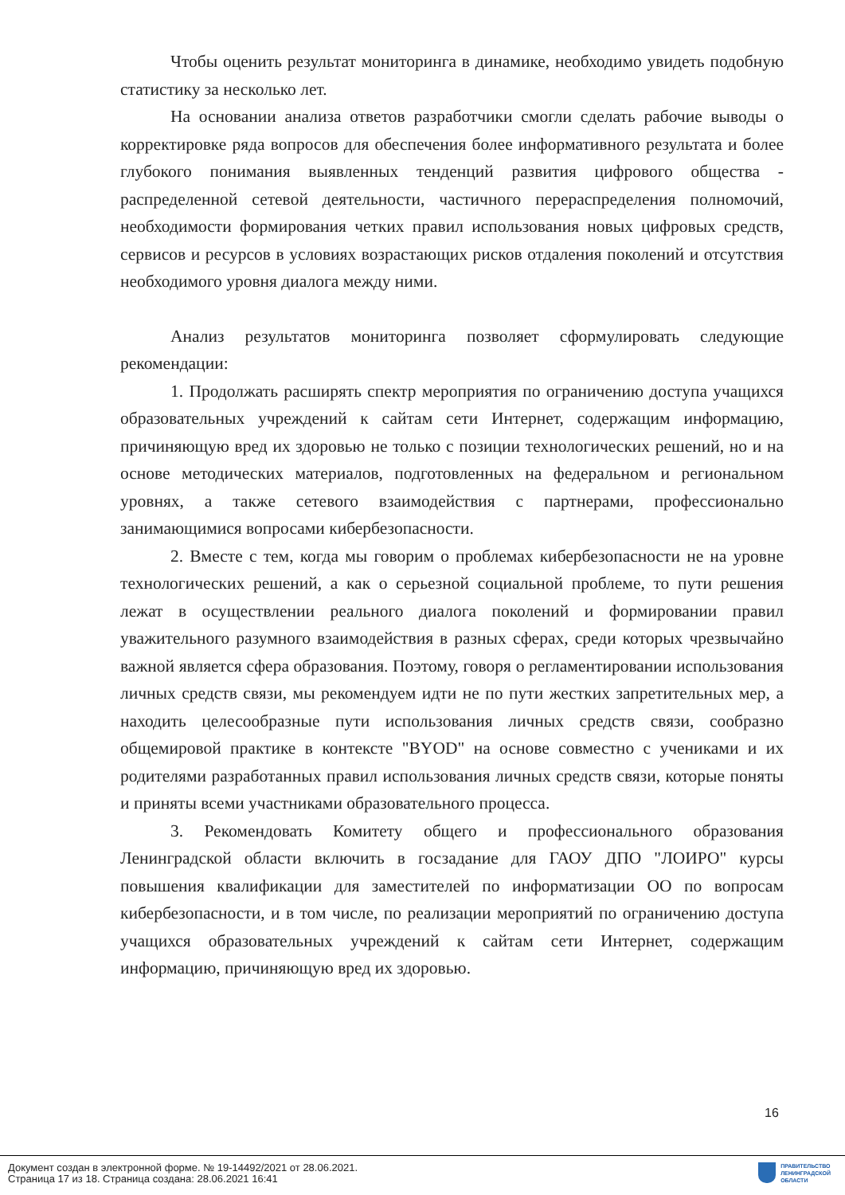Чтобы оценить результат мониторинга в динамике, необходимо увидеть подобную статистику за несколько лет.
На основании анализа ответов разработчики смогли сделать рабочие выводы о корректировке ряда вопросов для обеспечения более информативного результата и более глубокого понимания выявленных тенденций развития цифрового общества - распределенной сетевой деятельности, частичного перераспределения полномочий, необходимости формирования четких правил использования новых цифровых средств, сервисов и ресурсов в условиях возрастающих рисков отдаления поколений и отсутствия необходимого уровня диалога между ними.
Анализ результатов мониторинга позволяет сформулировать следующие рекомендации:
1. Продолжать расширять спектр мероприятия по ограничению доступа учащихся образовательных учреждений к сайтам сети Интернет, содержащим информацию, причиняющую вред их здоровью не только с позиции технологических решений, но и на основе методических материалов, подготовленных на федеральном и региональном уровнях, а также сетевого взаимодействия с партнерами, профессионально занимающимися вопросами кибербезопасности.
2. Вместе с тем, когда мы говорим о проблемах кибербезопасности не на уровне технологических решений, а как о серьезной социальной проблеме, то пути решения лежат в осуществлении реального диалога поколений и формировании правил уважительного разумного взаимодействия в разных сферах, среди которых чрезвычайно важной является сфера образования. Поэтому, говоря о регламентировании использования личных средств связи, мы рекомендуем идти не по пути жестких запретительных мер, а находить целесообразные пути использования личных средств связи, сообразно общемировой практике в контексте "BYOD" на основе совместно с учениками и их родителями разработанных правил использования личных средств связи, которые поняты и приняты всеми участниками образовательного процесса.
3. Рекомендовать Комитету общего и профессионального образования Ленинградской области включить в госзадание для ГАОУ ДПО "ЛОИРО" курсы повышения квалификации для заместителей по информатизации ОО по вопросам кибербезопасности, и в том числе, по реализации мероприятий по ограничению доступа учащихся образовательных учреждений к сайтам сети Интернет, содержащим информацию, причиняющую вред их здоровью.
16
Документ создан в электронной форме. № 19-14492/2021 от 28.06.2021.
Страница 17 из 18. Страница создана: 28.06.2021 16:41
ПРАВИТЕЛЬСТВО
ЛЕНИНГРАДСКОЙ
ОБЛАСТИ